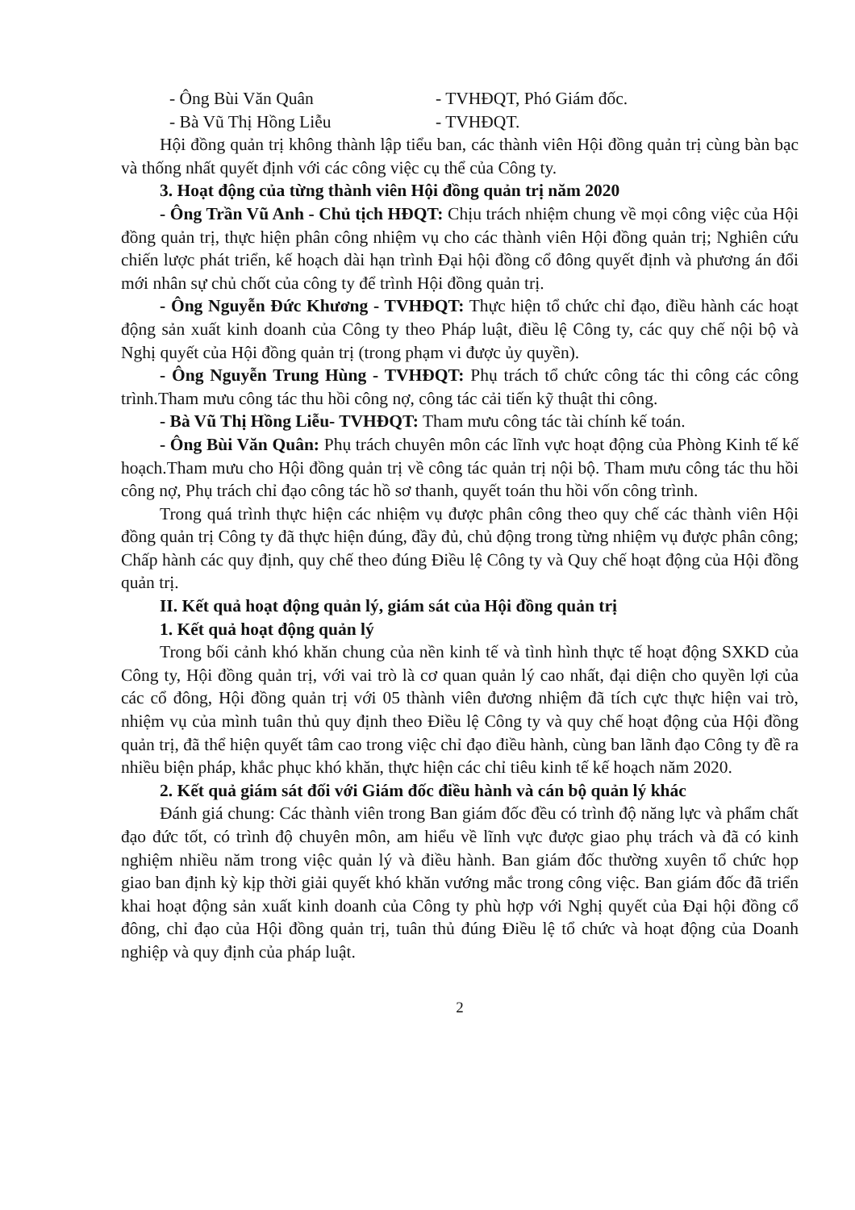- Ông Bùi Văn Quân - TVHĐQT, Phó Giám đốc.
- Bà Vũ Thị Hồng Liễu - TVHĐQT.
Hội đồng quản trị không thành lập tiểu ban, các thành viên Hội đồng quản trị cùng bàn bạc và thống nhất quyết định với các công việc cụ thể của Công ty.
3. Hoạt động của từng thành viên Hội đồng quản trị năm 2020
- Ông Trần Vũ Anh - Chủ tịch HĐQT: Chịu trách nhiệm chung về mọi công việc của Hội đồng quản trị, thực hiện phân công nhiệm vụ cho các thành viên Hội đồng quản trị; Nghiên cứu chiến lược phát triển, kế hoạch dài hạn trình Đại hội đồng cổ đông quyết định và phương án đổi mới nhân sự chủ chốt của công ty để trình Hội đồng quản trị.
- Ông Nguyễn Đức Khương - TVHĐQT: Thực hiện tổ chức chỉ đạo, điều hành các hoạt động sản xuất kinh doanh của Công ty theo Pháp luật, điều lệ Công ty, các quy chế nội bộ và Nghị quyết của Hội đồng quản trị (trong phạm vi được ủy quyền).
- Ông Nguyễn Trung Hùng - TVHĐQT: Phụ trách tổ chức công tác thi công các công trình.Tham mưu công tác thu hồi công nợ, công tác cải tiến kỹ thuật thi công.
- Bà Vũ Thị Hồng Liễu- TVHĐQT: Tham mưu công tác tài chính kế toán.
- Ông Bùi Văn Quân: Phụ trách chuyên môn các lĩnh vực hoạt động của Phòng Kinh tế kế hoạch.Tham mưu cho Hội đồng quản trị về công tác quản trị nội bộ. Tham mưu công tác thu hồi công nợ, Phụ trách chỉ đạo công tác hồ sơ thanh, quyết toán thu hồi vốn công trình.
Trong quá trình thực hiện các nhiệm vụ được phân công theo quy chế các thành viên Hội đồng quản trị Công ty đã thực hiện đúng, đầy đủ, chủ động trong từng nhiệm vụ được phân công; Chấp hành các quy định, quy chế theo đúng Điều lệ Công ty và Quy chế hoạt động của Hội đồng quản trị.
II. Kết quả hoạt động quản lý, giám sát của Hội đồng quản trị
1. Kết quả hoạt động quản lý
Trong bối cảnh khó khăn chung của nền kinh tế và tình hình thực tế hoạt động SXKD của Công ty, Hội đồng quản trị, với vai trò là cơ quan quản lý cao nhất, đại diện cho quyền lợi của các cổ đông, Hội đồng quản trị với 05 thành viên đương nhiệm đã tích cực thực hiện vai trò, nhiệm vụ của mình tuân thủ quy định theo Điều lệ Công ty và quy chế hoạt động của Hội đồng quản trị, đã thể hiện quyết tâm cao trong việc chỉ đạo điều hành, cùng ban lãnh đạo Công ty đề ra nhiều biện pháp, khắc phục khó khăn, thực hiện các chỉ tiêu kinh tế kế hoạch năm 2020.
2. Kết quả giám sát đối với Giám đốc điều hành và cán bộ quản lý khác
Đánh giá chung: Các thành viên trong Ban giám đốc đều có trình độ năng lực và phẩm chất đạo đức tốt, có trình độ chuyên môn, am hiểu về lĩnh vực được giao phụ trách và đã có kinh nghiệm nhiều năm trong việc quản lý và điều hành. Ban giám đốc thường xuyên tổ chức họp giao ban định kỳ kịp thời giải quyết khó khăn vướng mắc trong công việc. Ban giám đốc đã triển khai hoạt động sản xuất kinh doanh của Công ty phù hợp với Nghị quyết của Đại hội đồng cổ đông, chỉ đạo của Hội đồng quản trị, tuân thủ đúng Điều lệ tổ chức và hoạt động của Doanh nghiệp và quy định của pháp luật.
2